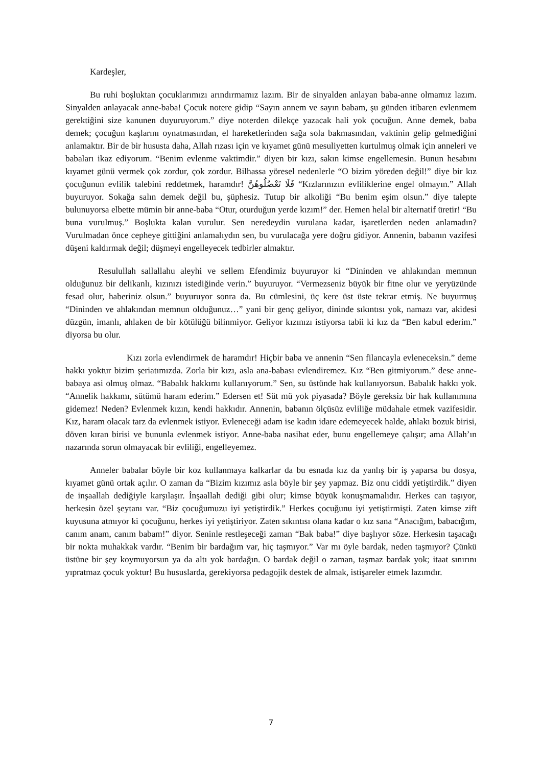Kardeşler,
Bu ruhi boşluktan çocuklarımızı arındırmamız lazım. Bir de sinyalden anlayan baba-anne olmamız lazım. Sinyalden anlayacak anne-baba! Çocuk notere gidip “Sayın annem ve sayın babam, şu günden itibaren evlenmem gerektiğini size kanunen duyuruyorum.” diye noterden dilekçe yazacak hali yok çocuğun. Anne demek, baba demek; çocuğun kaşlarını oynatmasından, el hareketlerinden sağa sola bakmasından, vaktinin gelip gelmediğini anlamaktır. Bir de bir hususta daha, Allah rızası için ve kıyamet günü mesuliyetten kurtulmuş olmak için anneleri ve babaları ikaz ediyorum. “Benim evlenme vaktimdir.” diyen bir kızı, sakın kimse engellemesin. Bunun hesabını kıyamet günü vermek çok zordur, çok zordur. Bilhassa yöresel nedenlerle “O bizim yöreden değil!” diye bir kız çocuğunun evlilik talebini reddetmek, haramdır! فَلَا تَعْضُلُوهُنَّ “Kızlarınızın evliliklerine engel olmayın.” Allah buyuruyor. Sokağa salın demek değil bu, şüphesiz. Tutup bir alkoliği “Bu benim eşim olsun.” diye talepte bulunuyorsa elbette mümin bir anne-baba “Otur, oturduğun yerde kızım!” der. Hemen helal bir alternatif üretir! “Bu buna vurulmuş.” Boşlukta kalan vurulur. Sen neredeydin vurulana kadar, işaretlerden neden anlamadın? Vurulmadan önce cepheye gittiğini anlamalıydın sen, bu vurulacağa yere doğru gidiyor. Annenin, babanın vazifesi düşeni kaldırmak değil; düşmeyi engelleyecek tedbirler almaktır.
Resulullah sallallahu aleyhi ve sellem Efendimiz buyuruyor ki “Dininden ve ahlakından memnun olduğunuz bir delikanlı, kızınızı istediğinde verin.” buyuruyor. “Vermezseniz büyük bir fitne olur ve yeryüzünde fesad olur, haberiniz olsun.” buyuruyor sonra da. Bu cümlesini, üç kere üst üste tekrar etmiş. Ne buyurmuş “Dininden ve ahlakından memnun olduğunuz…” yani bir genç geliyor, dininde sıkıntısı yok, namazı var, akidesi düzgün, imanlı, ahlaken de bir kötülüğü bilinmiyor. Geliyor kızınızı istiyorsa tabii ki kız da “Ben kabul ederim.” diyorsa bu olur.
Kızı zorla evlendirmek de haramdır! Hiçbir baba ve annenin “Sen filancayla evleneceksin.” deme hakkı yoktur bizim şeriatımızda. Zorla bir kızı, asla ana-babası evlendiremez. Kız “Ben gitmiyorum.” dese anne-babaya asi olmuş olmaz. “Babalık hakkımı kullanıyorum.” Sen, su üstünde hak kullanıyorsun. Babalık hakkı yok. “Annelik hakkımı, sütümü haram ederim.” Edersen et! Süt mü yok piyasada? Böyle gereksiz bir hak kullanımına gidemez! Neden? Evlenmek kızın, kendi hakkıdır. Annenin, babanın ölçüsüz evliliğe müdahale etmek vazifesidir. Kız, haram olacak tarz da evlenmek istiyor. Evleneceği adam ise kadın idare edemeyecek halde, ahlakı bozuk birisi, döven kıran birisi ve bununla evlenmek istiyor. Anne-baba nasihat eder, bunu engellemeye çalışır; ama Allah’ın nazarında sorun olmayacak bir evliliği, engelleyemez.
Anneler babalar böyle bir koz kullanmaya kalkarlar da bu esnada kız da yanlış bir iş yaparsa bu dosya, kıyamet günü ortak açılır. O zaman da “Bizim kızımız asla böyle bir şey yapmaz. Biz onu ciddi yetiştirdik.” diyen de inşaallah dediğiyle karşılaşır. İnşaallah dediği gibi olur; kimse büyük konuşmamalıdır. Herkes can taşıyor, herkesin özel şeytanı var. “Biz çocuğumuzu iyi yetiştirdik.” Herkes çocuğunu iyi yetiştirmişti. Zaten kimse zift kuyusuna atmıyor ki çocuğunu, herkes iyi yetiştiriyor. Zaten sıkıntısı olana kadar o kız sana “Anacığım, babacığım, canım anam, canım babam!” diyor. Seninle restleşeceği zaman “Bak baba!” diye başlıyor söze. Herkesin taşacağı bir nokta muhakkak vardır. “Benim bir bardağım var, hiç taşmıyor.” Var mı öyle bardak, neden taşmıyor? Çünkü üstüne bir şey koymuyorsun ya da altı yok bardağın. O bardak değil o zaman, taşmaz bardak yok; itaat sınırını yıpratmaz çocuk yoktur! Bu hususlarda, gerekiyorsa pedagojik destek de almak, istişareler etmek lazımdır.
7